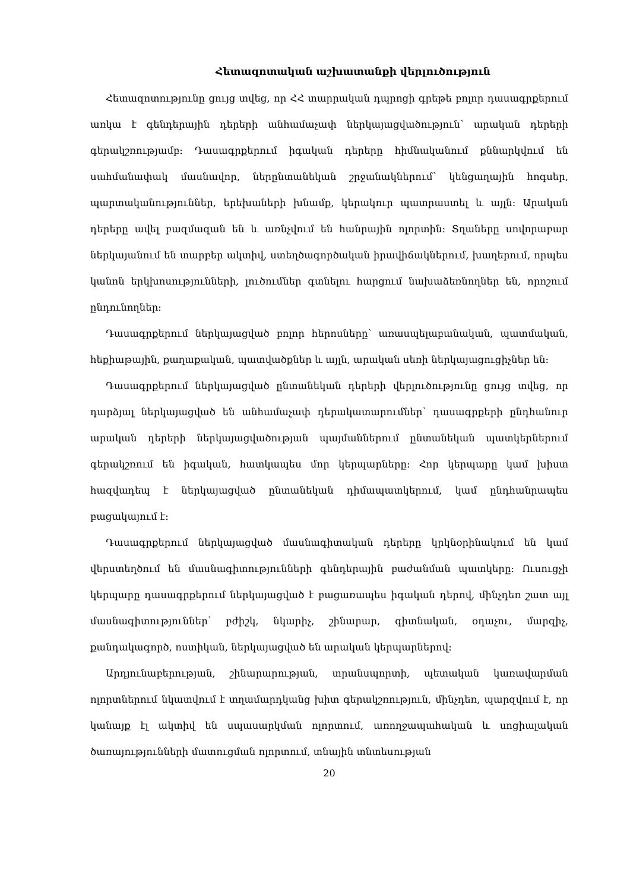Հետազոտական աշխատանքի վերլուծություն
Հետազոտությունը ցույց տվեց, որ ՀՀ տարրական դպրոցի գրեթե բոլոր դասագրքերում առկա է գենդերային դերերի անհամաչափ ներկայացվածություն՝ արական դերերի գերակշռությամբ: Դասագրքերում իգական դերերը հիմնականում քննարկվում են սահմանափակ մասնավոր, ներընտանեկան շրջանակներում՝ կենցաղային հոգսեր, պարտականություններ, երեխաների խնամք, կերակուր պատրաստել և այլն: Արական դերերը ավել բազմազան են և առնչվում են հանրային ոլորտին: Տղաները սովորաբար ներկայանում են տարբեր ակտիվ, ստեղծագործական իրավիճակներում, խաղերում, որպես կանոն երկխոսությունների, լուծումներ գտնելու հարցում նախաձեռնողներ են, որոշում ընդունողներ:
Դասագրքերում ներկայացված բոլոր հերոսները՝ առասպելաբանական, պատմական, հեքիաթային, քաղաքական, պատվածքներ և այլն, արական սեռի ներկայացուցիչներ են:
Դասագրքերում ներկայացված ընտանեկան դերերի վերլուծությունը ցույց տվեց, որ դարձյալ ներկայացված են անհամաչափ դերակատարումներ՝ դասագրքերի ընդհանուր արական դերերի ներկայացվածության պայմաններում ընտանեկան պատկերներում գերակշռում են իգական, հատկապես մոր կերպարները: Հոր կերպարը կամ խիստ հազվադեպ է ներկայացված ընտանեկան դիմապատկերում, կամ ընդհանրապես բացակայում է:
Դասագրքերում ներկայացված մասնագիտական դերերը կրկնօրինակում են կամ վերստեղծում են մասնագիտությունների գենդերային բաժանման պատկերը: Ուսուցչի կերպարը դասագրքերում ներկայացված է բացառապես իգական դերով, մինչդեռ շատ այլ մասնագիտություններ՝ բժիշկ, նկարիչ, շինարար, գիտնական, օդաչու, մարզիչ, քանդակագործ, ոստիկան, ներկայացված են արական կերպարներով:
Արդյունաբերության, շինարարության, տրանսպորտի, պետական կառավարման ոլորտներում նկատվում է տղամարդկանց խիտ գերակշռություն, մինչդեռ, պարզվում է, որ կանայք էլ ակտիվ են սպասարկման ոլորտում, առողջապահական և սոցիալական ծառայությունների մատուցման ոլորտում, տնային տնտեսության
20